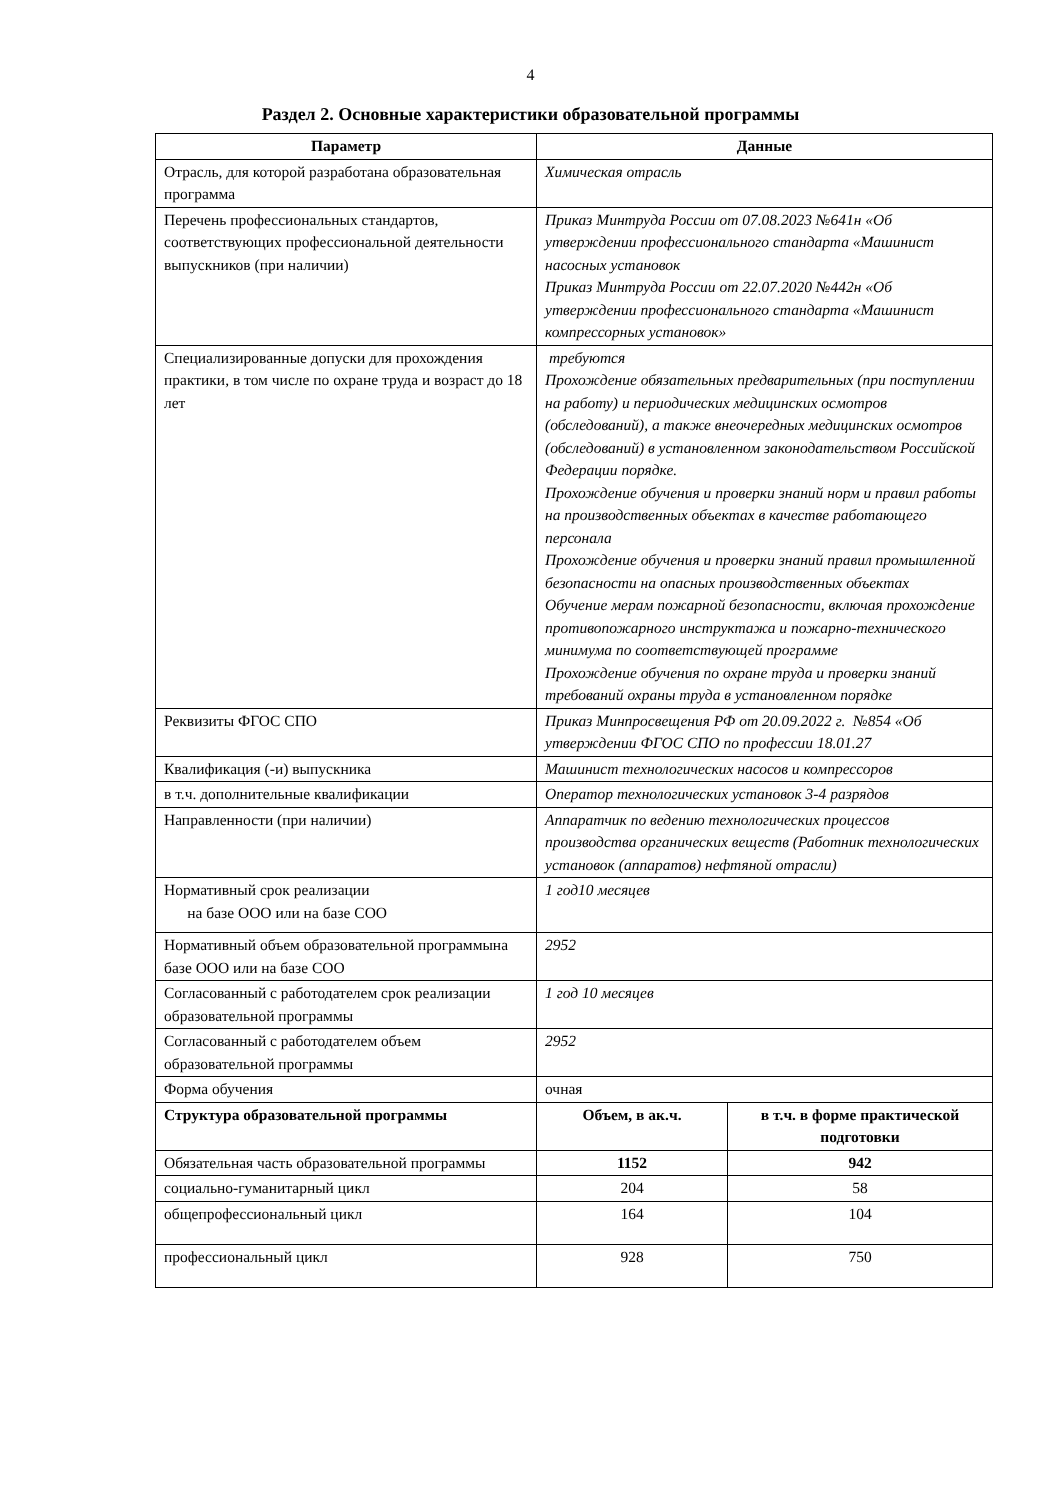4
Раздел 2. Основные характеристики образовательной программы
| Параметр | Данные | |
| --- | --- | --- |
| Отрасль, для которой разработана образовательная программа | Химическая отрасль | |
| Перечень профессиональных стандартов, соответствующих профессиональной деятельности выпускников (при наличии) | Приказ Минтруда России от 07.08.2023 №641н «Об утверждении профессионального стандарта «Машинист насосных установок Приказ Минтруда России от 22.07.2020 №442н «Об утверждении профессионального стандарта «Машинист компрессорных установок» | |
| Специализированные допуски для прохождения практики, в том числе по охране труда и возраст до 18 лет | требуются Прохождение обязательных предварительных (при поступлении на работу) и периодических медицинских осмотров (обследований), а также внеочередных медицинских осмотров (обследований) в установленном законодательством Российской Федерации порядке. Прохождение обучения и проверки знаний норм и правил работы на производственных объектах в качестве работающего персонала Прохождение обучения и проверки знаний правил промышленной безопасности на опасных производственных объектах Обучение мерам пожарной безопасности, включая прохождение противопожарного инструктажа и пожарно-технического минимума по соответствующей программе Прохождение обучения по охране труда и проверки знаний требований охраны труда в установленном порядке | |
| Реквизиты ФГОС СПО | Приказ Минпросвещения РФ от 20.09.2022 г. №854 «Об утверждении ФГОС СПО по профессии 18.01.27 | |
| Квалификация (-и) выпускника | Машинист технологических насосов и компрессоров | |
| в т.ч. дополнительные квалификации | Оператор технологических установок 3-4 разрядов | |
| Направленности (при наличии) | Аппаратчик по ведению технологических процессов производства органических веществ (Работник технологических установок (аппаратов) нефтяной отрасли) | |
| Нормативный срок реализации на базе ООО или на базе СОО | 1 год10 месяцев | |
| Нормативный объем образовательной программына базе ООО или на базе СОО | 2952 | |
| Согласованный с работодателем срок реализации образовательной программы | 1 год 10 месяцев | |
| Согласованный с работодателем объем образовательной программы | 2952 | |
| Форма обучения | очная | |
| Структура образовательной программы | Объем, в ак.ч. | в т.ч. в форме практической подготовки |
| Обязательная часть образовательной программы | 1152 | 942 |
| социально-гуманитарный цикл | 204 | 58 |
| общепрофессиональный цикл | 164 | 104 |
| профессиональный цикл | 928 | 750 |